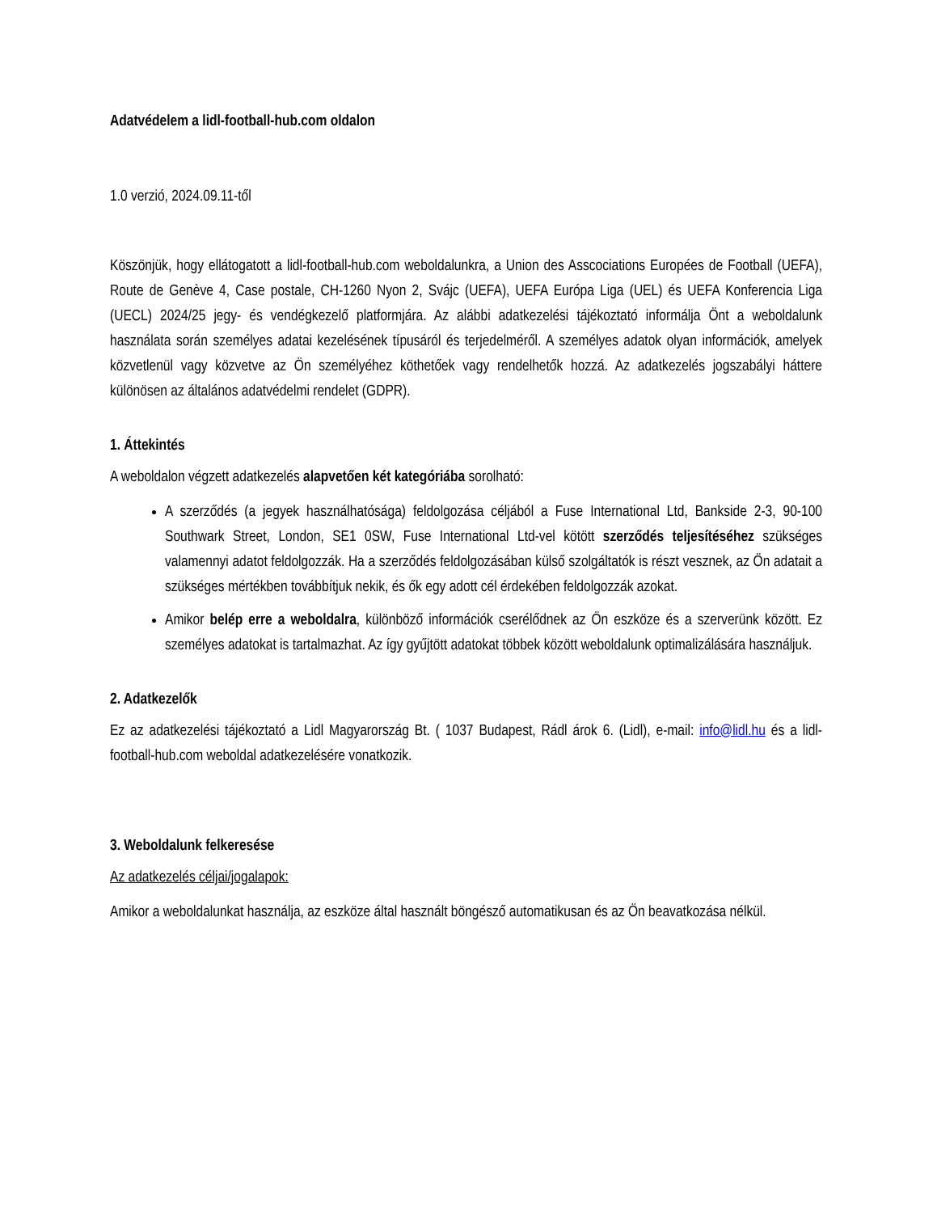Adatvédelem a lidl-football-hub.com oldalon
1.0 verzió, 2024.09.11-től
Köszönjük, hogy ellátogatott a lidl-football-hub.com weboldalunkra, a Union des Asscociations Europées de Football (UEFA), Route de Genève 4, Case postale, CH-1260 Nyon 2, Svájc (UEFA), UEFA Európa Liga (UEL) és UEFA Konferencia Liga (UECL) 2024/25 jegy- és vendégkezelő platformjára. Az alábbi adatkezelési tájékoztató informálja Önt a weboldalunk használata során személyes adatai kezelésének típusáról és terjedelméről. A személyes adatok olyan információk, amelyek közvetlenül vagy közvetve az Ön személyéhez köthetőek vagy rendelhetők hozzá. Az adatkezelés jogszabályi háttere különösen az általános adatvédelmi rendelet (GDPR).
1. Áttekintés
A weboldalon végzett adatkezelés alapvetően két kategóriába sorolható:
A szerződés (a jegyek használhatósága) feldolgozása céljából a Fuse International Ltd, Bankside 2-3, 90-100 Southwark Street, London, SE1 0SW, Fuse International Ltd-vel kötött szerződés teljesítéséhez szükséges valamennyi adatot feldolgozzák. Ha a szerződés feldolgozásában külső szolgáltatók is részt vesznek, az Ön adatait a szükséges mértékben továbbítjuk nekik, és ők egy adott cél érdekében feldolgozzák azokat.
Amikor belép erre a weboldalra, különböző információk cserélődnek az Ön eszköze és a szerverünk között. Ez személyes adatokat is tartalmazhat. Az így gyűjtött adatokat többek között weboldalunk optimalizálására használjuk.
2. Adatkezelők
Ez az adatkezelési tájékoztató a Lidl Magyarország Bt. ( 1037 Budapest, Rádl árok 6. (Lidl), e-mail: info@lidl.hu és a lidl-football-hub.com weboldal adatkezelésére vonatkozik.
3. Weboldalunk felkeresése
Az adatkezelés céljai/jogalapok:
Amikor a weboldalunkat használja, az eszköze által használt böngésző automatikusan és az Ön beavatkozása nélkül.